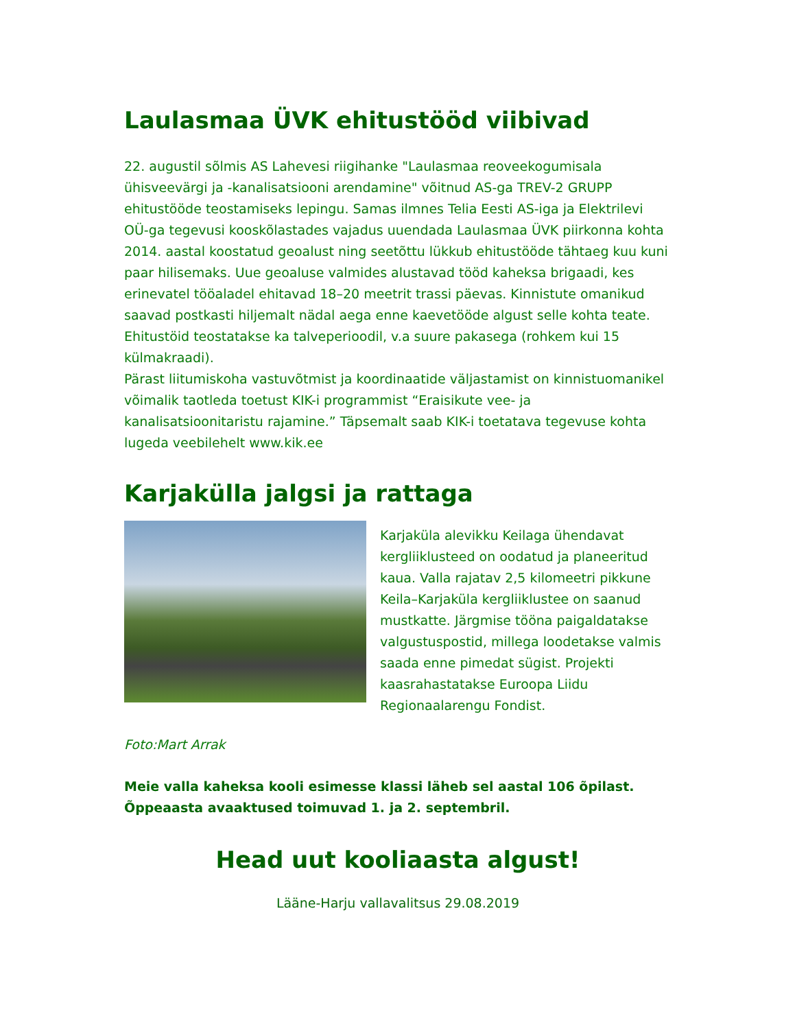Laulasmaa ÜVK ehitustööd viibivad
22. augustil sõlmis AS Lahevesi riigihanke "Laulasmaa reoveekogumisala ühisveevärgi ja -kanalisatsiooni arendamine" võitnud AS-ga TREV-2 GRUPP ehitustööde teostamiseks lepingu. Samas ilmnes Telia Eesti AS-iga ja Elektrilevi OÜ-ga tegevusi kooskõlastades vajadus uuendada Laulasmaa ÜVK piirkonna kohta 2014. aastal koostatud geoalust ning seetõttu lükkub ehitustööde tähtaeg kuu kuni paar hilisemaks. Uue geoaluse valmides alustavad tööd kaheksa brigaadi, kes erinevatel tööaladel ehitavad 18–20 meetrit trassi päevas. Kinnistute omanikud saavad postkasti hiljemalt nädal aega enne kaevetööde algust selle kohta teate. Ehitustöid teostatakse ka talveperioodil, v.a suure pakasega (rohkem kui 15 külmakraadi).
Pärast liitumiskoha vastuvõtmist ja koordinaatide väljastamist on kinnistuomanikel võimalik taotleda toetust KIK-i programmist “Eraisikute vee- ja kanalisatsioonitaristu rajamine.” Täpsemalt saab KIK-i toetatava tegevuse kohta lugeda veebilehelt www.kik.ee
Karjakülla jalgsi ja rattaga
Karjaküla alevikku Keilaga ühendavat kergliiklusteed on oodatud ja planeeritud kaua. Valla rajatav 2,5 kilomeetri pikkune Keila–Karjaküla kergliiklustee on saanud mustkatte. Järgmise tööna paigaldatakse valgustuspostid, millega loodetakse valmis saada enne pimedat sügist. Projekti kaasrahastatakse Euroopa Liidu Regionaalarengu Fondist.
Foto:Mart Arrak
Meie valla kaheksa kooli esimesse klassi läheb sel aastal 106 õpilast. Õppeaasta avaaktused toimuvad 1. ja 2. septembril.
Head uut kooliaasta algust!
Lääne-Harju vallavalitsus 29.08.2019